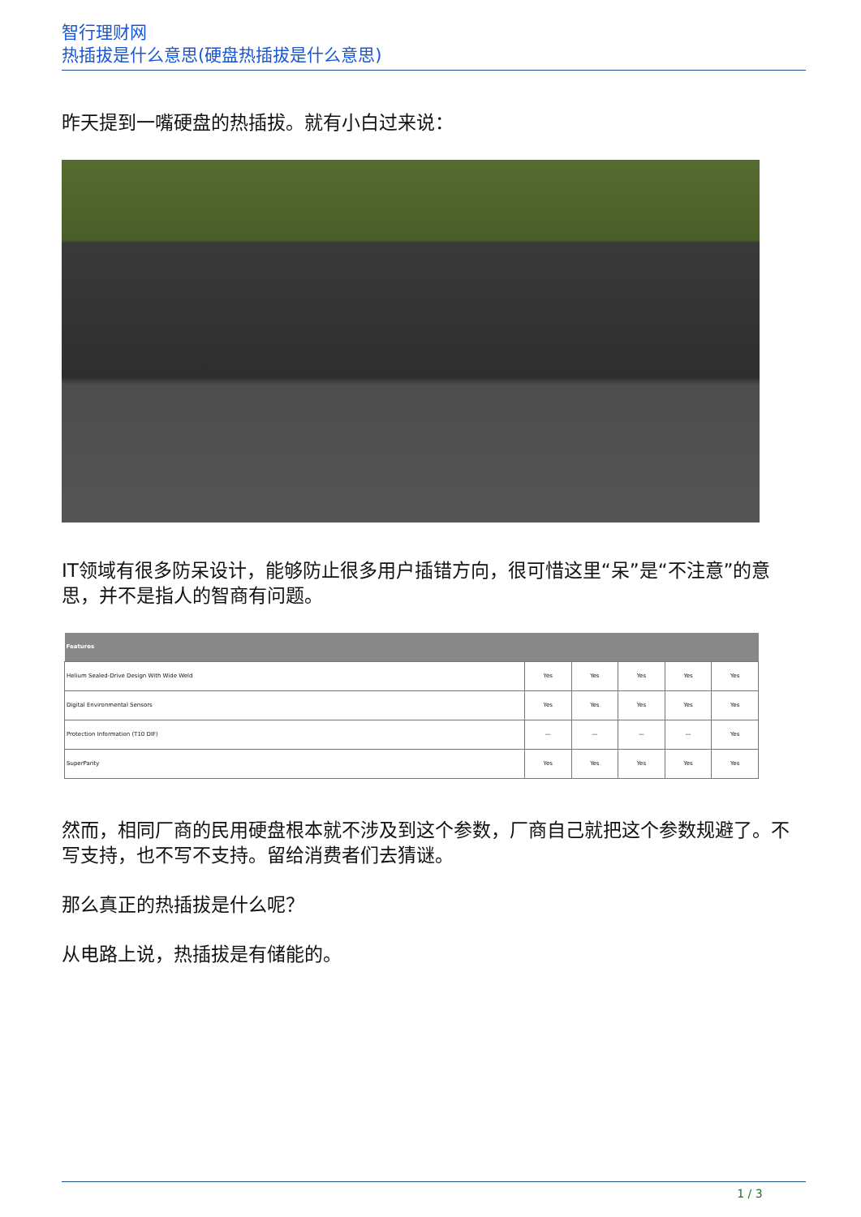智行理财网
热插拔是什么意思(硬盘热插拔是什么意思)
昨天提到一嘴硬盘的热插拔。就有小白过来说：
IT领域有很多防呆设计，能够防止很多用户插错方向，很可惜这里“呆”是“不注意”的意思，并不是指人的智商有问题。
| Features | | | | | |
| --- | --- | --- | --- | --- | --- |
| Helium Sealed-Drive Design With Wide Weld | Yes | Yes | Yes | Yes | Yes |
| Digital Environmental Sensors | Yes | Yes | Yes | Yes | Yes |
| Protection Information (T10 DIF) | — | — | — | — | Yes |
| SuperParity | Yes | Yes | Yes | Yes | Yes |
然而，相同厂商的民用硬盘根本就不涉及到这个参数，厂商自己就把这个参数规避了。不写支持，也不写不支持。留给消费者们去猜谜。
那么真正的热插拔是什么呢？
从电路上说，热插拔是有储能的。
1 / 3